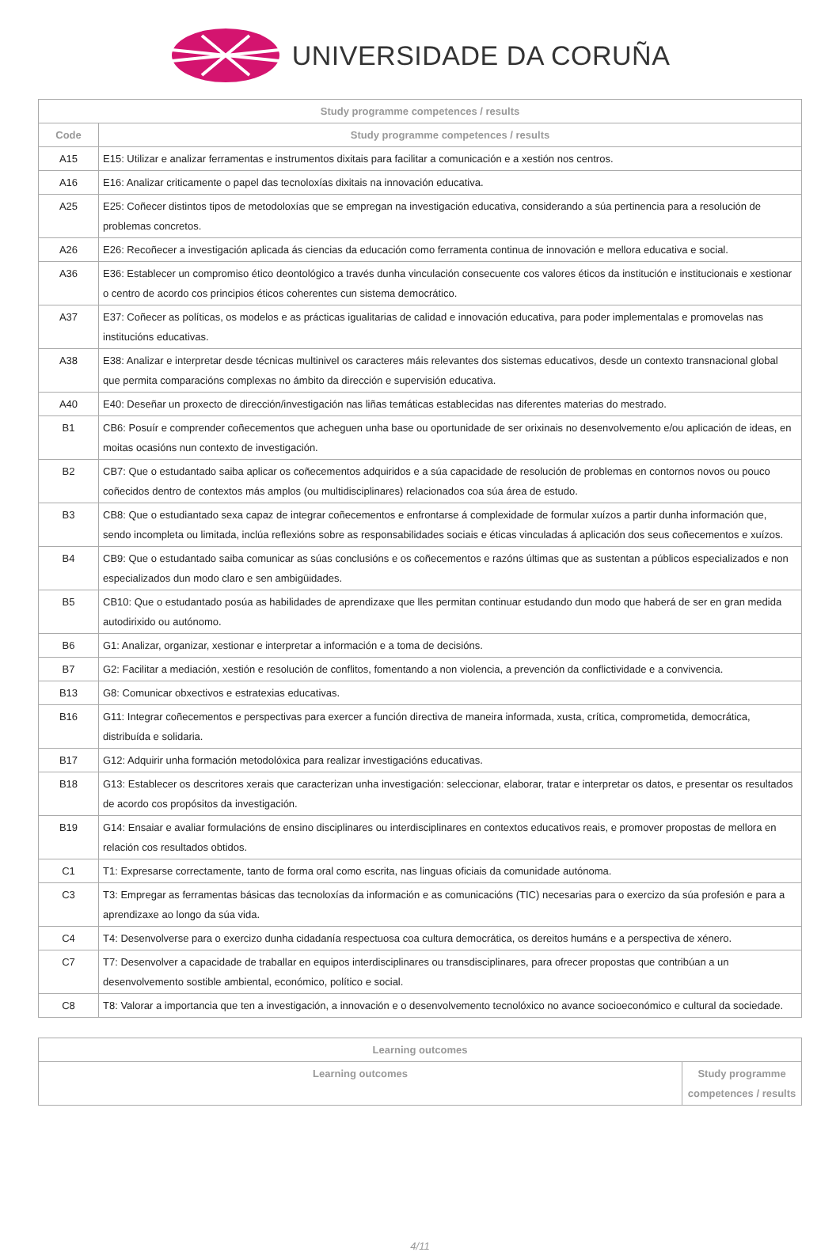UNIVERSIDADE DA CORUÑA
| Study programme competences / results | |
| --- | --- |
| Code | Study programme competences / results |
| A15 | E15: Utilizar e analizar ferramentas e instrumentos dixitais para facilitar a comunicación e a xestión nos centros. |
| A16 | E16: Analizar criticamente o papel das tecnoloxías dixitais na innovación educativa. |
| A25 | E25: Coñecer distintos tipos de metodoloxías que se empregan na investigación educativa, considerando a súa pertinencia para a resolución de problemas concretos. |
| A26 | E26: Recoñecer a investigación aplicada ás ciencias da educación como ferramenta continua de innovación e mellora educativa e social. |
| A36 | E36: Establecer un compromiso ético deontológico a través dunha vinculación consecuente cos valores éticos da institución e institucionais e xestionar o centro de acordo cos principios éticos coherentes cun sistema democrático. |
| A37 | E37: Coñecer as políticas, os modelos e as prácticas igualitarias de calidad e innovación educativa, para poder implementalas e promovelas nas institucións educativas. |
| A38 | E38: Analizar e interpretar desde técnicas multinivel os caracteres máis relevantes dos sistemas educativos, desde un contexto transnacional global que permita comparacións complexas no ámbito da dirección e supervisión educativa. |
| A40 | E40: Deseñar un proxecto de dirección/investigación nas liñas temáticas establecidas nas diferentes materias do mestrado. |
| B1 | CB6: Posuír e comprender coñecementos que acheguen unha base ou oportunidade de ser orixinais no desenvolvemento e/ou aplicación de ideas, en moitas ocasións nun contexto de investigación. |
| B2 | CB7: Que o estudantado saiba aplicar os coñecementos adquiridos e a súa capacidade de resolución de problemas en contornos novos ou pouco coñecidos dentro de contextos más amplos (ou multidisciplinares) relacionados coa súa área de estudo. |
| B3 | CB8: Que o estudiantado sexa capaz de integrar coñecementos e enfrontarse á complexidade de formular xuízos a partir dunha información que, sendo incompleta ou limitada, inclúa reflexións sobre as responsabilidades sociais e éticas vinculadas á aplicación dos seus coñecementos e xuízos. |
| B4 | CB9: Que o estudantado saiba comunicar as súas conclusións e os coñecementos e razóns últimas que as sustentan a públicos especializados e non especializados dun modo claro e sen ambigüidades. |
| B5 | CB10: Que o estudantado posúa as habilidades de aprendizaxe que lles permitan continuar estudando dun modo que haberá de ser en gran medida autodirixido ou autónomo. |
| B6 | G1: Analizar, organizar, xestionar e interpretar a información e a toma de decisións. |
| B7 | G2: Facilitar a mediación, xestión e resolución de conflitos, fomentando a non violencia, a prevención da conflictividade e a convivencia. |
| B13 | G8: Comunicar obxectivos e estratexias educativas. |
| B16 | G11: Integrar coñecementos e perspectivas para exercer a función directiva de maneira informada, xusta, crítica, comprometida, democrática, distribuída e solidaria. |
| B17 | G12: Adquirir unha formación metodolóxica para realizar investigacións educativas. |
| B18 | G13: Establecer os descritores xerais que caracterizan unha investigación: seleccionar, elaborar, tratar e interpretar os datos, e presentar os resultados de acordo cos propósitos da investigación. |
| B19 | G14: Ensaiar e avaliar formulacións de ensino disciplinares ou interdisciplinares en contextos educativos reais, e promover propostas de mellora en relación cos resultados obtidos. |
| C1 | T1: Expresarse correctamente, tanto de forma oral como escrita, nas linguas oficiais da comunidade autónoma. |
| C3 | T3: Empregar as ferramentas básicas das tecnoloxías da información e as comunicacións (TIC) necesarias para o exercizo da súa profesión e para a aprendizaxe ao longo da súa vida. |
| C4 | T4: Desenvolverse para o exercizo dunha cidadanía respectuosa coa cultura democrática, os dereitos humáns e a perspectiva de xénero. |
| C7 | T7: Desenvolver a capacidade de traballar en equipos interdisciplinares ou transdisciplinares, para ofrecer propostas que contribúan a un desenvolvemento sostible ambiental, económico, político e social. |
| C8 | T8: Valorar a importancia que ten a investigación, a innovación e o desenvolvemento tecnolóxico no avance socioeconómico e cultural da sociedade. |
| Learning outcomes | |
| --- | --- |
| Learning outcomes | Study programme competences / results |
4/11